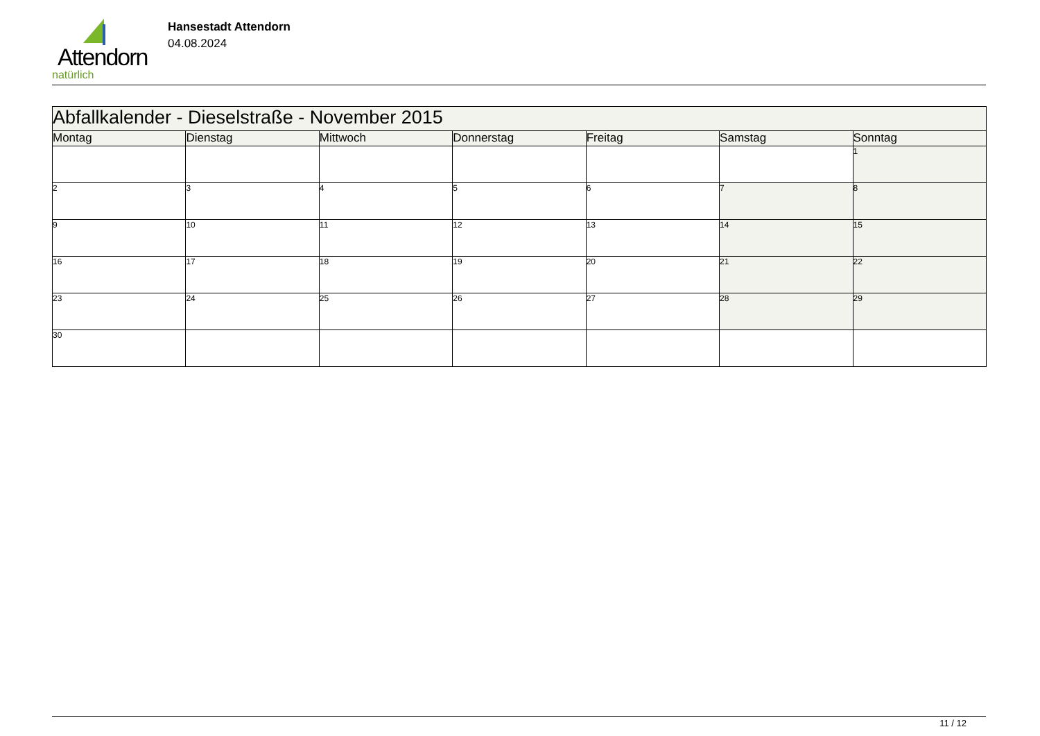Attendorn
natürlich
Hansestadt Attendorn
04.08.2024
| Abfallkalender - Dieselstraße - November 2015 | | | | | | |
| --- | --- | --- | --- | --- | --- | --- |
| Montag | Dienstag | Mittwoch | Donnerstag | Freitag | Samstag | Sonntag |
| | | | | | | 1 |
| 2 | 3 | 4 | 5 | 6 | 7 | 8 |
| 9 | 10 | 11 | 12 | 13 | 14 | 15 |
| 16 | 17 | 18 | 19 | 20 | 21 | 22 |
| 23 | 24 | 25 | 26 | 27 | 28 | 29 |
| 30 | | | | | | |
11 / 12